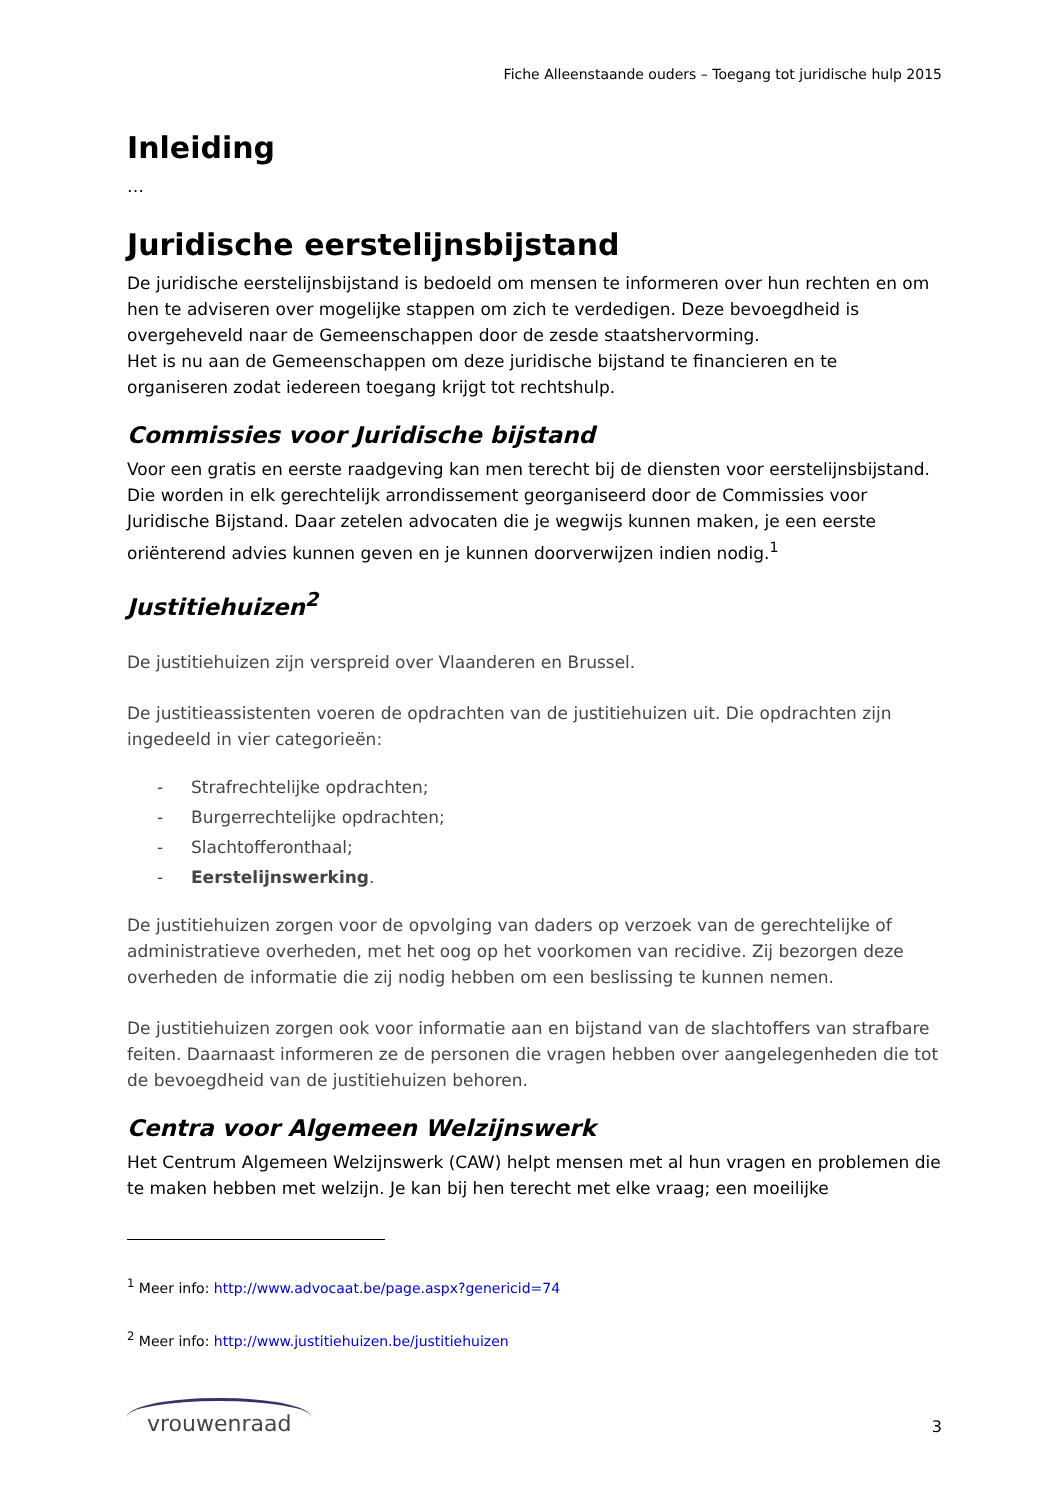Fiche Alleenstaande ouders – Toegang tot juridische hulp 2015
Inleiding
…
Juridische eerstelijnsbijstand
De juridische eerstelijnsbijstand is bedoeld om mensen te informeren over hun rechten en om hen te adviseren over mogelijke stappen om zich te verdedigen. Deze bevoegdheid is overgeheveld naar de Gemeenschappen door de zesde staatshervorming.
Het is nu aan de Gemeenschappen om deze juridische bijstand te financieren en te organiseren zodat iedereen toegang krijgt tot rechtshulp.
Commissies voor Juridische bijstand
Voor een gratis en eerste raadgeving kan men terecht bij de diensten voor eerstelijnsbijstand. Die worden in elk gerechtelijk arrondissement georganiseerd door de Commissies voor Juridische Bijstand. Daar zetelen advocaten die je wegwijs kunnen maken, je een eerste oriënterend advies kunnen geven en je kunnen doorverwijzen indien nodig.<sup>1</sup>
Justitiehuizen<sup>2</sup>
De justitiehuizen zijn verspreid over Vlaanderen en Brussel.
De justitieassistenten voeren de opdrachten van de justitiehuizen uit. Die opdrachten zijn ingedeeld in vier categorieën:
- Strafrechtelijke opdrachten;
- Burgerrechtelijke opdrachten;
- Slachtofferonthaal;
- Eerstelijnswerking.
De justitiehuizen zorgen voor de opvolging van daders op verzoek van de gerechtelijke of administratieve overheden, met het oog op het voorkomen van recidive. Zij bezorgen deze overheden de informatie die zij nodig hebben om een beslissing te kunnen nemen.
De justitiehuizen zorgen ook voor informatie aan en bijstand van de slachtoffers van strafbare feiten. Daarnaast informeren ze de personen die vragen hebben over aangelegenheden die tot de bevoegdheid van de justitiehuizen behoren.
Centra voor Algemeen Welzijnswerk
Het Centrum Algemeen Welzijnswerk (CAW) helpt mensen met al hun vragen en problemen die te maken hebben met welzijn. Je kan bij hen terecht met elke vraag; een moeilijke
<sup>1</sup> Meer info: http://www.advocaat.be/page.aspx?genericid=74
<sup>2</sup> Meer info: http://www.justitiehuizen.be/justitiehuizen
vrouwenraad
3